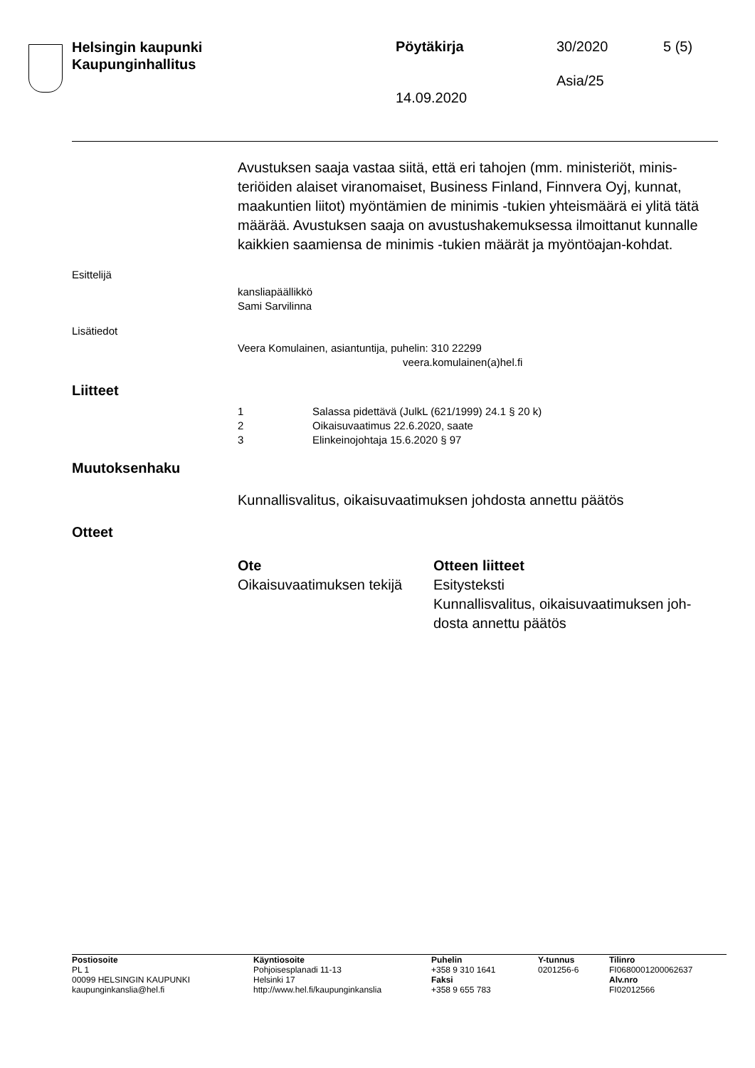Helsingin kaupunki
Kaupunginhallitus
Pöytäkirja 30/2020 5 (5)
Asia/25
14.09.2020
Avustuksen saaja vastaa siitä, että eri tahojen (mm. ministeriöt, minis-teriöiden alaiset viranomaiset, Business Finland, Finnvera Oyj, kunnat, maakuntien liitot) myöntämien de minimis -tukien yhteismäärä ei ylitä tätä määrää. Avustuksen saaja on avustushakemuksessa ilmoittanut kunnalle kaikkien saamiensa de minimis -tukien määrät ja myöntöajan-kohdat.
Esittelijä
kansliapäällikkö
Sami Sarvilinna
Lisätiedot
Veera Komulainen, asiantuntija, puhelin: 310 22299
veera.komulainen(a)hel.fi
Liitteet
| 1 | Salassa pidettävä (JulkL (621/1999) 24.1 § 20 k) |
| 2 | Oikaisuvaatimus 22.6.2020, saate |
| 3 | Elinkeinojohtaja 15.6.2020 § 97 |
Muutoksenhaku
Kunnallisvalitus, oikaisuvaatimuksen johdosta annettu päätös
Otteet
| Ote | Otteen liitteet |
| --- | --- |
| Oikaisuvaatimuksen tekijä | Esitysteksti Kunnallisvalitus, oikaisuvaatimuksen joh- dosta annettu päätös |
| Postiosoite | Käyntiosoite | Puhelin | Y-tunnus | Tilinro |
| --- | --- | --- | --- | --- |
| PL 1 | Pohjoisesplanadi 11-13 | +358 9 310 1641 | 0201256-6 | FI0680001200062637 |
| 00099 HELSINGIN KAUPUNKI | Helsinki 17 | Faksi | | Alv.nro |
| kaupunginkanslia@hel.fi | http://www.hel.fi/kaupunginkanslia | +358 9 655 783 | | FI02012566 |